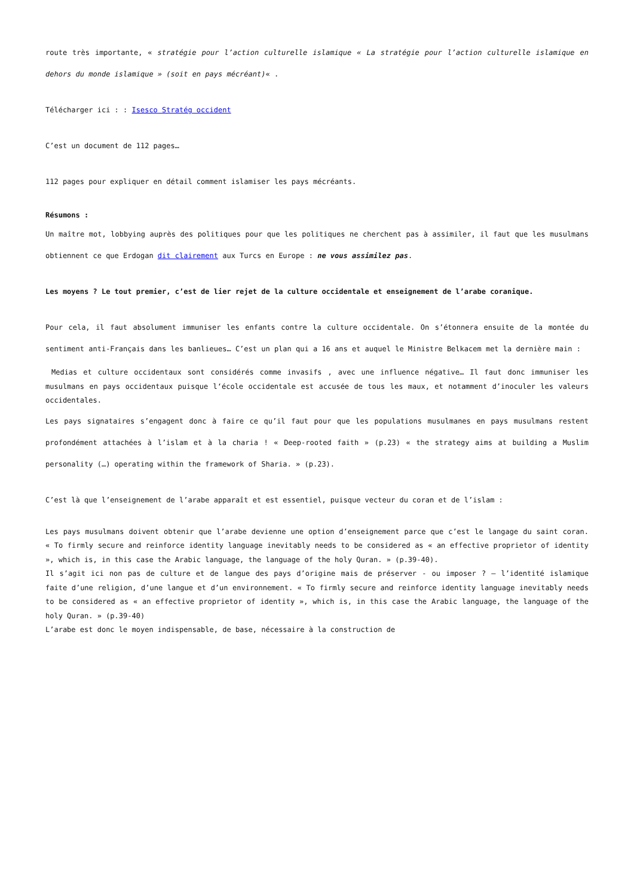route très importante, « stratégie pour l’action culturelle islamique « La stratégie pour l’action culturelle islamique en dehors du monde islamique » (soit en pays mécréant)« .
Télécharger ici : : Isesco Stratég occident
C’est un document de 112 pages…
112 pages pour expliquer en détail comment islamiser les pays mécréants.
Résumons :
Un maître mot, lobbying auprès des politiques pour que les politiques ne cherchent pas à assimiler, il faut que les musulmans obtiennent ce que Erdogan dit clairement aux Turcs en Europe : ne vous assimilez pas.
Les moyens ? Le tout premier, c’est de lier rejet de la culture occidentale et enseignement de l’arabe coranique.
Pour cela, il faut absolument immuniser les enfants contre la culture occidentale. On s’étonnera ensuite de la montée du sentiment anti-Français dans les banlieues… C’est un plan qui a 16 ans et auquel le Ministre Belkacem met la dernière main :
Medias et culture occidentaux sont considérés comme invasifs , avec une influence négative… Il faut donc immuniser les musulmans en pays occidentaux puisque l‘école occidentale est accusée de tous les maux, et notamment d’inoculer les valeurs occidentales.
Les pays signataires s’engagent donc à faire ce qu’il faut pour que les populations musulmanes en pays musulmans restent profondément attachées à l’islam et à la charia ! « Deep-rooted faith » (p.23) « the strategy aims at building a Muslim personality (…) operating within the framework of Sharia. » (p.23).
C’est là que l’enseignement de l’arabe apparaît et est essentiel, puisque vecteur du coran et de l’islam :
Les pays musulmans doivent obtenir que l’arabe devienne une option d’enseignement parce que c’est le langage du saint coran. « To firmly secure and reinforce identity language inevitably needs to be considered as « an effective proprietor of identity », which is, in this case the Arabic language, the language of the holy Quran. » (p.39-40).
Il s’agit ici non pas de culture et de langue des pays d’origine mais de préserver - ou imposer ? – l’identité islamique faite d’une religion, d’une langue et d’un environnement. « To firmly secure and reinforce identity language inevitably needs to be considered as « an effective proprietor of identity », which is, in this case the Arabic language, the language of the holy Quran. » (p.39-40)
L’arabe est donc le moyen indispensable, de base, nécessaire à la construction de